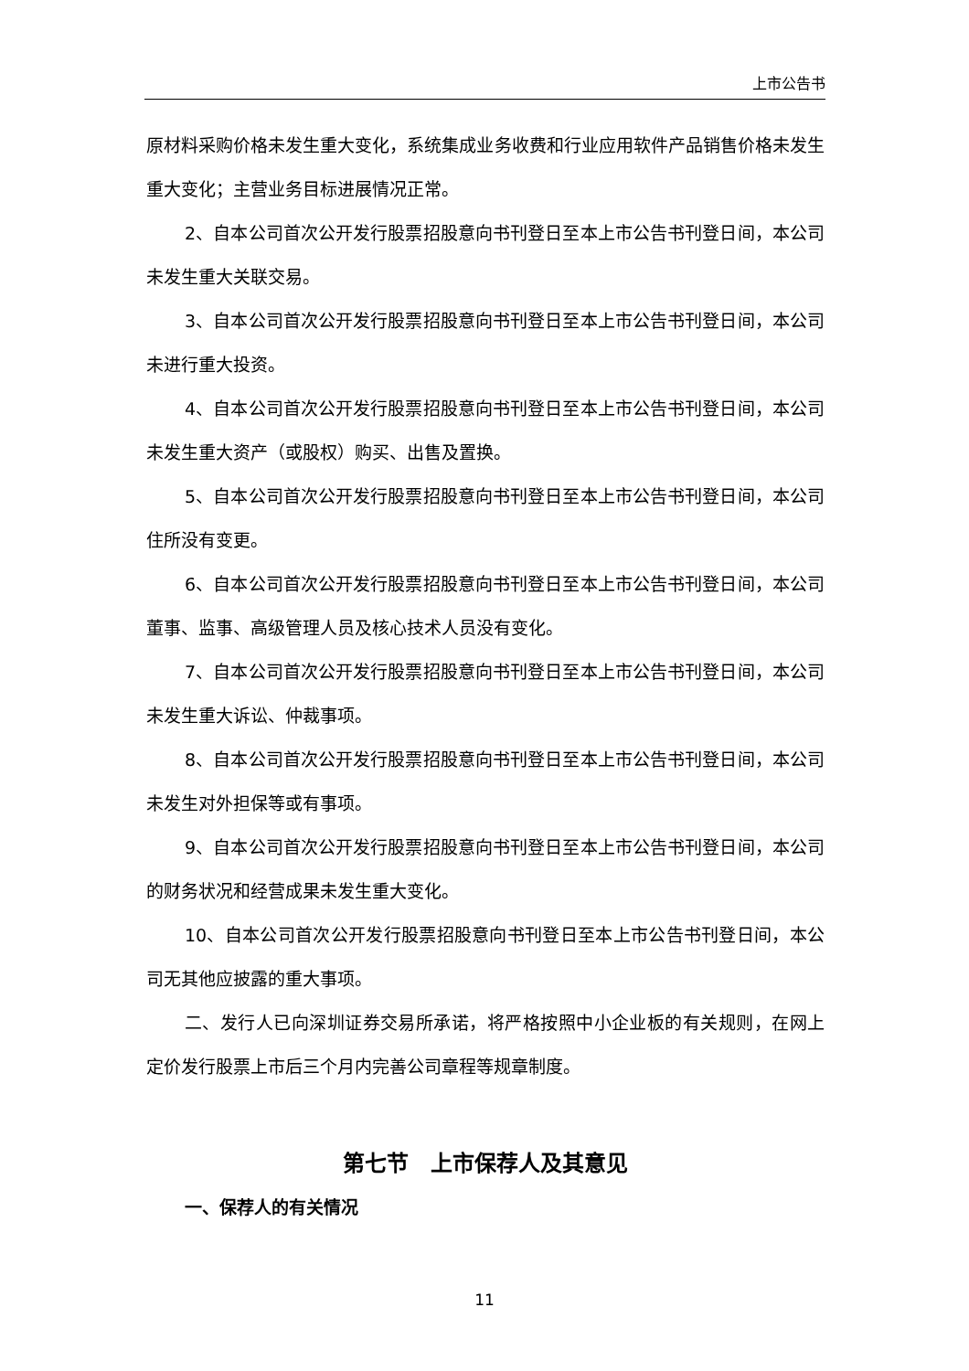上市公告书
原材料采购价格未发生重大变化，系统集成业务收费和行业应用软件产品销售价格未发生重大变化；主营业务目标进展情况正常。
2、自本公司首次公开发行股票招股意向书刊登日至本上市公告书刊登日间，本公司未发生重大关联交易。
3、自本公司首次公开发行股票招股意向书刊登日至本上市公告书刊登日间，本公司未进行重大投资。
4、自本公司首次公开发行股票招股意向书刊登日至本上市公告书刊登日间，本公司未发生重大资产（或股权）购买、出售及置换。
5、自本公司首次公开发行股票招股意向书刊登日至本上市公告书刊登日间，本公司住所没有变更。
6、自本公司首次公开发行股票招股意向书刊登日至本上市公告书刊登日间，本公司董事、监事、高级管理人员及核心技术人员没有变化。
7、自本公司首次公开发行股票招股意向书刊登日至本上市公告书刊登日间，本公司未发生重大诉讼、仲裁事项。
8、自本公司首次公开发行股票招股意向书刊登日至本上市公告书刊登日间，本公司未发生对外担保等或有事项。
9、自本公司首次公开发行股票招股意向书刊登日至本上市公告书刊登日间，本公司的财务状况和经营成果未发生重大变化。
10、自本公司首次公开发行股票招股意向书刊登日至本上市公告书刊登日间，本公司无其他应披露的重大事项。
二、发行人已向深圳证券交易所承诺，将严格按照中小企业板的有关规则，在网上定价发行股票上市后三个月内完善公司章程等规章制度。
第七节　上市保荐人及其意见
一、保荐人的有关情况
11